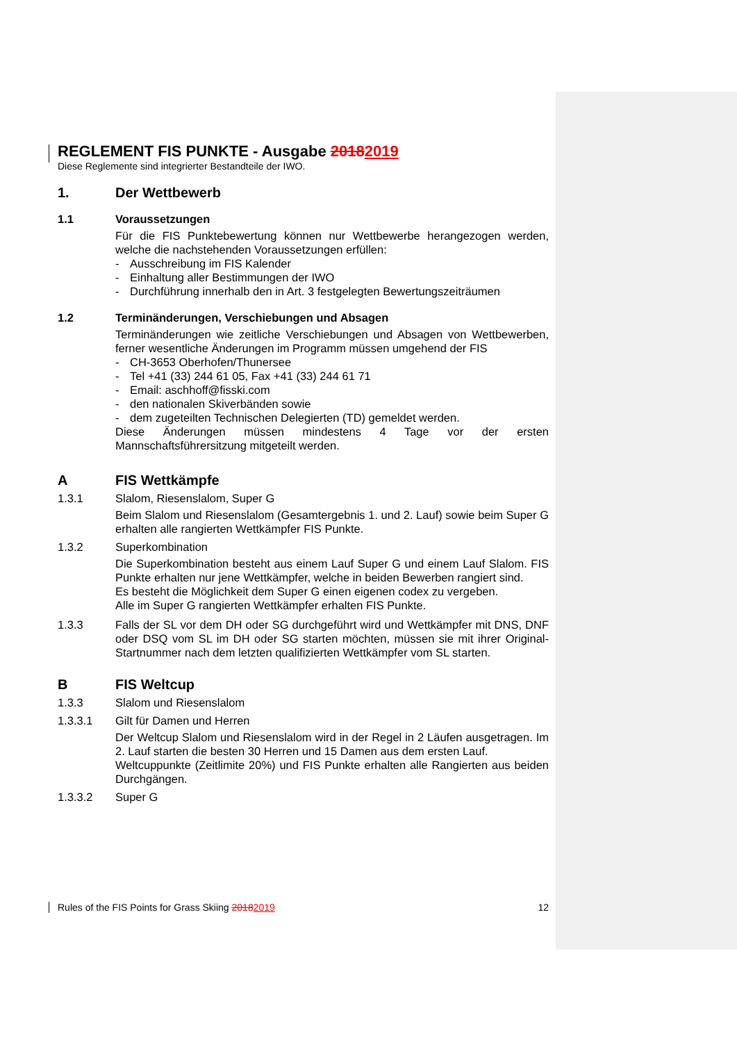REGLEMENT FIS PUNKTE - Ausgabe 20182019
Diese Reglemente sind integrierter Bestandteile der IWO.
1. Der Wettbewerb
1.1 Voraussetzungen
Für die FIS Punktebewertung können nur Wettbewerbe herangezogen werden, welche die nachstehenden Voraussetzungen erfüllen:
- Ausschreibung im FIS Kalender
- Einhaltung aller Bestimmungen der IWO
- Durchführung innerhalb den in Art. 3 festgelegten Bewertungszeiträumen
1.2 Terminänderungen, Verschiebungen und Absagen
Terminänderungen wie zeitliche Verschiebungen und Absagen von Wettbewerben, ferner wesentliche Änderungen im Programm müssen umgehend der FIS
- CH-3653 Oberhofen/Thunersee
- Tel +41 (33) 244 61 05, Fax +41 (33) 244 61 71
- Email: aschhoff@fisski.com
- den nationalen Skiverbänden sowie
- dem zugeteilten Technischen Delegierten (TD) gemeldet werden.
Diese Änderungen müssen mindestens 4 Tage vor der ersten Mannschaftsführersitzung mitgeteilt werden.
A FIS Wettkämpfe
1.3.1 Slalom, Riesenslalom, Super G
Beim Slalom und Riesenslalom (Gesamtergebnis 1. und 2. Lauf) sowie beim Super G erhalten alle rangierten Wettkämpfer FIS Punkte.
1.3.2 Superkombination
Die Superkombination besteht aus einem Lauf Super G und einem Lauf Slalom. FIS Punkte erhalten nur jene Wettkämpfer, welche in beiden Bewerben rangiert sind.
Es besteht die Möglichkeit dem Super G einen eigenen codex zu vergeben.
Alle im Super G rangierten Wettkämpfer erhalten FIS Punkte.
1.3.3 Falls der SL vor dem DH oder SG durchgeführt wird und Wettkämpfer mit DNS, DNF oder DSQ vom SL im DH oder SG starten möchten, müssen sie mit ihrer Original-Startnummer nach dem letzten qualifizierten Wettkämpfer vom SL starten.
B FIS Weltcup
1.3.3 Slalom und Riesenslalom
1.3.3.1 Gilt für Damen und Herren
Der Weltcup Slalom und Riesenslalom wird in der Regel in 2 Läufen ausgetragen. Im 2. Lauf starten die besten 30 Herren und 15 Damen aus dem ersten Lauf.
Weltcuppunkte (Zeitlimite 20%) und FIS Punkte erhalten alle Rangierten aus beiden Durchgängen.
1.3.3.2 Super G
Rules of the FIS Points for Grass Skiing 20182019 12